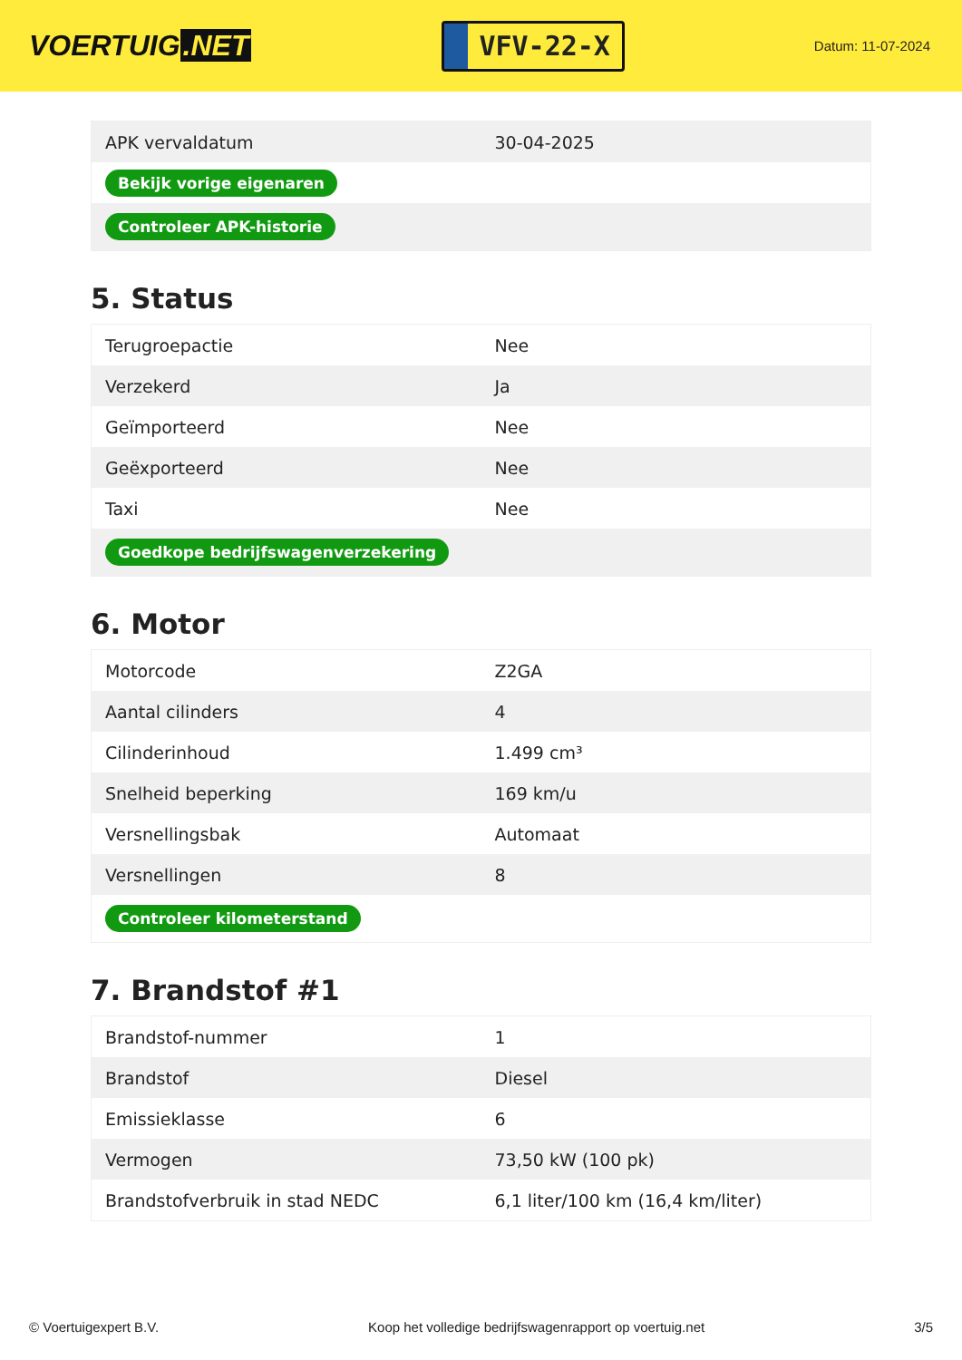VOERTUIG.NET
VFV-22-X
Datum: 11-07-2024
| APK vervaldatum | 30-04-2025 |
| Bekijk vorige eigenaren | |
| Controleer APK-historie | |
5. Status
| Terugroepactie | Nee |
| Verzekerd | Ja |
| Geïmporteerd | Nee |
| Geëxporteerd | Nee |
| Taxi | Nee |
| Goedkope bedrijfswagenverzekering | |
6. Motor
| Motorcode | Z2GA |
| Aantal cilinders | 4 |
| Cilinderinhoud | 1.499 cm³ |
| Snelheid beperking | 169 km/u |
| Versnellingsbak | Automaat |
| Versnellingen | 8 |
| Controleer kilometerstand | |
7. Brandstof #1
| Brandstof-nummer | 1 |
| Brandstof | Diesel |
| Emissieklasse | 6 |
| Vermogen | 73,50 kW (100 pk) |
| Brandstofverbruik in stad NEDC | 6,1 liter/100 km (16,4 km/liter) |
© Voertuigexpert B.V. Koop het volledige bedrijfswagenrapport op voertuig.net 3/5